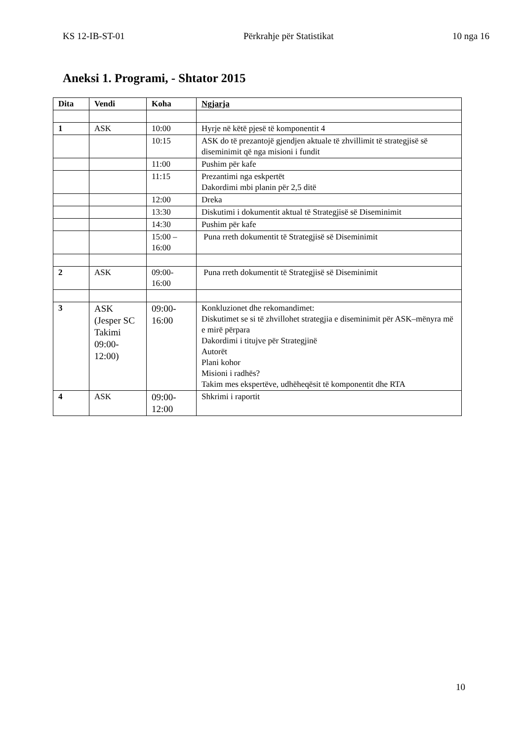KS 12-IB-ST-01 Përkrahje për Statistikat 10 nga 16
Aneksi 1. Programi, - Shtator 2015
| Dita | Vendi | Koha | Ngjarja |
| --- | --- | --- | --- |
| 1 | ASK | 10:00 | Hyrje në këtë pjesë të komponentit 4 |
| | | 10:15 | ASK do të prezantojë gjendjen aktuale të zhvillimit të strategjisë së diseminimit që nga misioni i fundit |
| | | 11:00 | Pushim për kafe |
| | | 11:15 | Prezantimi nga eskpertët Dakordimi mbi planin për 2,5 ditë |
| | | 12:00 | Dreka |
| | | 13:30 | Diskutimi i dokumentit aktual të Strategjisë së Diseminimit |
| | | 14:30 | Pushim për kafe |
| | | 15:00 – 16:00 | Puna rreth dokumentit të Strategjisë së Diseminimit |
| 2 | ASK | 09:00- 16:00 | Puna rreth dokumentit të Strategjisë së Diseminimit |
| 3 | ASK (Jesper SC Takimi 09:00- 12:00) | 09:00- 16:00 | Konkluzionet dhe rekomandimet: Diskutimet se si të zhvillohet strategjia e diseminimit për ASK–mënyra më e mirë përpara Dakordimi i titujve për Strategjinë Autorët Plani kohor Misioni i radhës? Takim mes ekspertëve, udhëheqësit të komponentit dhe RTA |
| 4 | ASK | 09:00- 12:00 | Shkrimi i raportit |
10